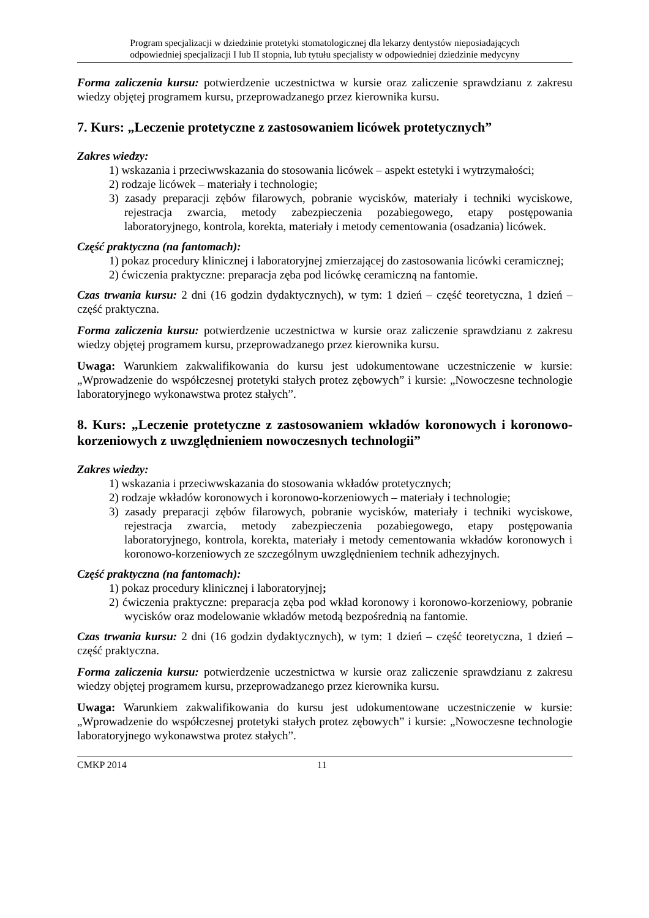Program specjalizacji w dziedzinie protetyki stomatologicznej dla lekarzy dentystów nieposiadających
odpowiedniej specjalizacji I lub II stopnia, lub tytułu specjalisty w odpowiedniej dziedzinie medycyny
Forma zaliczenia kursu: potwierdzenie uczestnictwa w kursie oraz zaliczenie sprawdzianu z zakresu wiedzy objętej programem kursu, przeprowadzanego przez kierownika kursu.
7. Kurs: „Leczenie protetyczne z zastosowaniem licówek protetycznych”
Zakres wiedzy:
1) wskazania i przeciwwskazania do stosowania licówek – aspekt estetyki i wytrzymałości;
2) rodzaje licówek – materiały i technologie;
3) zasady preparacji zębów filarowych, pobranie wycisków, materiały i techniki wyciskowe, rejestracja zwarcia, metody zabezpieczenia pozabiegowego, etapy postępowania laboratoryjnego, kontrola, korekta, materiały i metody cementowania (osadzania) licówek.
Część praktyczna (na fantomach):
1) pokaz procedury klinicznej i laboratoryjnej zmierzającej do zastosowania licówki ceramicznej;
2) ćwiczenia praktyczne: preparacja zęba pod licówkę ceramiczną na fantomie.
Czas trwania kursu: 2 dni (16 godzin dydaktycznych), w tym: 1 dzień – część teoretyczna, 1 dzień – część praktyczna.
Forma zaliczenia kursu: potwierdzenie uczestnictwa w kursie oraz zaliczenie sprawdzianu z zakresu wiedzy objętej programem kursu, przeprowadzanego przez kierownika kursu.
Uwaga: Warunkiem zakwalifikowania do kursu jest udokumentowane uczestniczenie w kursie: „Wprowadzenie do współczesnej protetyki stałych protez zębowych” i kursie: „Nowoczesne technologie laboratoryjnego wykonawstwa protez stałych”.
8. Kurs: „Leczenie protetyczne z zastosowaniem wkładów koronowych i koronowo-korzeniowych z uwzględnieniem nowoczesnych technologii”
Zakres wiedzy:
1) wskazania i przeciwwskazania do stosowania wkładów protetycznych;
2) rodzaje wkładów koronowych i koronowo-korzeniowych – materiały i technologie;
3) zasady preparacji zębów filarowych, pobranie wycisków, materiały i techniki wyciskowe, rejestracja zwarcia, metody zabezpieczenia pozabiegowego, etapy postępowania laboratoryjnego, kontrola, korekta, materiały i metody cementowania wkładów koronowych i koronowo-korzeniowych ze szczególnym uwzględnieniem technik adhezyjnych.
Część praktyczna (na fantomach):
1) pokaz procedury klinicznej i laboratoryjnej;
2) ćwiczenia praktyczne: preparacja zęba pod wkład koronowy i koronowo-korzeniowy, pobranie wycisków oraz modelowanie wkładów metodą bezpośrednią na fantomie.
Czas trwania kursu: 2 dni (16 godzin dydaktycznych), w tym: 1 dzień – część teoretyczna, 1 dzień – część praktyczna.
Forma zaliczenia kursu: potwierdzenie uczestnictwa w kursie oraz zaliczenie sprawdzianu z zakresu wiedzy objętej programem kursu, przeprowadzanego przez kierownika kursu.
Uwaga: Warunkiem zakwalifikowania do kursu jest udokumentowane uczestniczenie w kursie: „Wprowadzenie do współczesnej protetyki stałych protez zębowych” i kursie: „Nowoczesne technologie laboratoryjnego wykonawstwa protez stałych”.
CMKP 2014 11